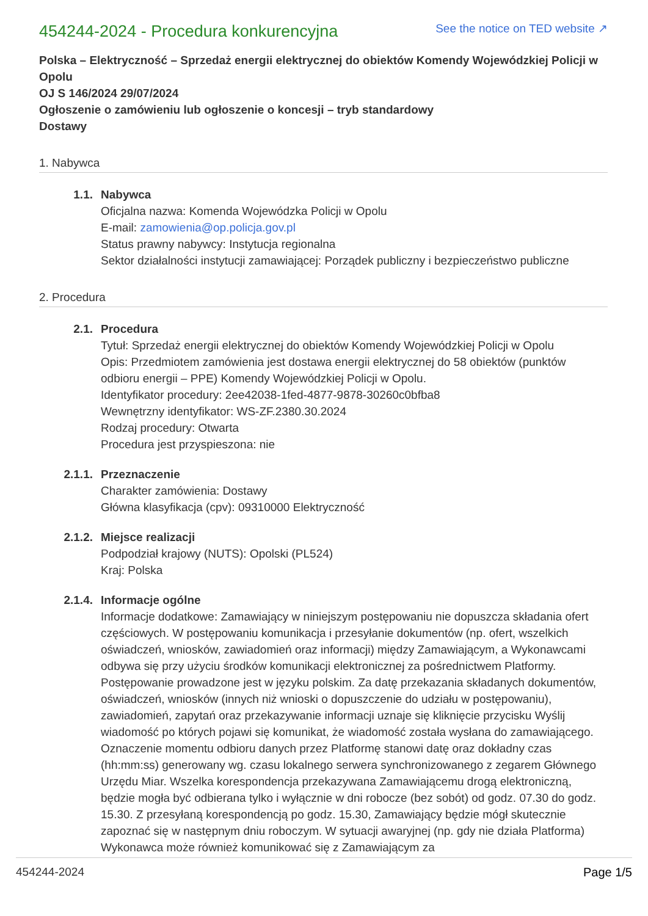454244-2024 - Procedura konkurencyjna
See the notice on TED website ↗
Polska – Elektryczność – Sprzedaż energii elektrycznej do obiektów Komendy Wojewódzkiej Policji w Opolu
OJ S 146/2024 29/07/2024
Ogłoszenie o zamówieniu lub ogłoszenie o koncesji – tryb standardowy
Dostawy
1. Nabywca
1.1. Nabywca
Oficjalna nazwa: Komenda Wojewódzka Policji w Opolu
E-mail: zamowienia@op.policja.gov.pl
Status prawny nabywcy: Instytucja regionalna
Sektor działalności instytucji zamawiającej: Porządek publiczny i bezpieczeństwo publiczne
2. Procedura
2.1. Procedura
Tytuł: Sprzedaż energii elektrycznej do obiektów Komendy Wojewódzkiej Policji w Opolu
Opis: Przedmiotem zamówienia jest dostawa energii elektrycznej do 58 obiektów (punktów odbioru energii – PPE) Komendy Wojewódzkiej Policji w Opolu.
Identyfikator procedury: 2ee42038-1fed-4877-9878-30260c0bfba8
Wewnętrzny identyfikator: WS-ZF.2380.30.2024
Rodzaj procedury: Otwarta
Procedura jest przyspieszona: nie
2.1.1. Przeznaczenie
Charakter zamówienia: Dostawy
Główna klasyfikacja (cpv): 09310000 Elektryczność
2.1.2. Miejsce realizacji
Podpodział krajowy (NUTS): Opolski (PL524)
Kraj: Polska
2.1.4. Informacje ogólne
Informacje dodatkowe: Zamawiający w niniejszym postępowaniu nie dopuszcza składania ofert częściowych. W postępowaniu komunikacja i przesyłanie dokumentów (np. ofert, wszelkich oświadczeń, wniosków, zawiadomień oraz informacji) między Zamawiającym, a Wykonawcami odbywa się przy użyciu środków komunikacji elektronicznej za pośrednictwem Platformy. Postępowanie prowadzone jest w języku polskim. Za datę przekazania składanych dokumentów, oświadczeń, wniosków (innych niż wnioski o dopuszczenie do udziału w postępowaniu), zawiadomień, zapytań oraz przekazywanie informacji uznaje się kliknięcie przycisku Wyślij wiadomość po których pojawi się komunikat, że wiadomość została wysłana do zamawiającego. Oznaczenie momentu odbioru danych przez Platformę stanowi datę oraz dokładny czas (hh:mm:ss) generowany wg. czasu lokalnego serwera synchronizowanego z zegarem Głównego Urzędu Miar. Wszelka korespondencja przekazywana Zamawiającemu drogą elektroniczną, będzie mogła być odbierana tylko i wyłącznie w dni robocze (bez sobót) od godz. 07.30 do godz. 15.30. Z przesyłaną korespondencją po godz. 15.30, Zamawiający będzie mógł skutecznie zapoznać się w następnym dniu roboczym. W sytuacji awaryjnej (np. gdy nie działa Platforma) Wykonawca może również komunikować się z Zamawiającym za
454244-2024 Page 1/5